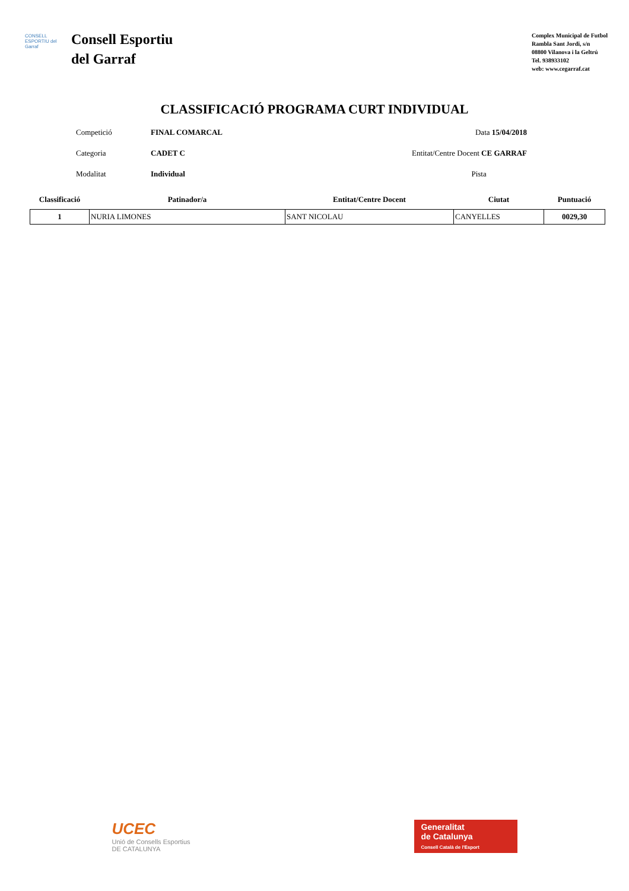CONSELL ESPORTIU del Garraf
Consell Esportiu
del Garraf
Complex Municipal de Futbol
Rambla Sant Jordi, s/n
08800 Vilanova i la Geltrú
Tel. 938933102
web: www.cegarraf.cat
CLASSIFICACIÓ PROGRAMA CURT INDIVIDUAL
Competició FINAL COMARCAL Data 15/04/2018
Categoria CADET C Entitat/Centre Docent CE GARRAF
Modalitat Individual Pista
| Classificació | Patinador/a | Entitat/Centre Docent | Ciutat | Puntuació |
| --- | --- | --- | --- | --- |
| 1 | NURIA LIMONES | SANT NICOLAU | CANYELLES | 0029,30 |
UCEC
Unió de Consells Esportius
DE CATALUNYA
Generalitat
de Catalunya
Consell Català de l'Esport